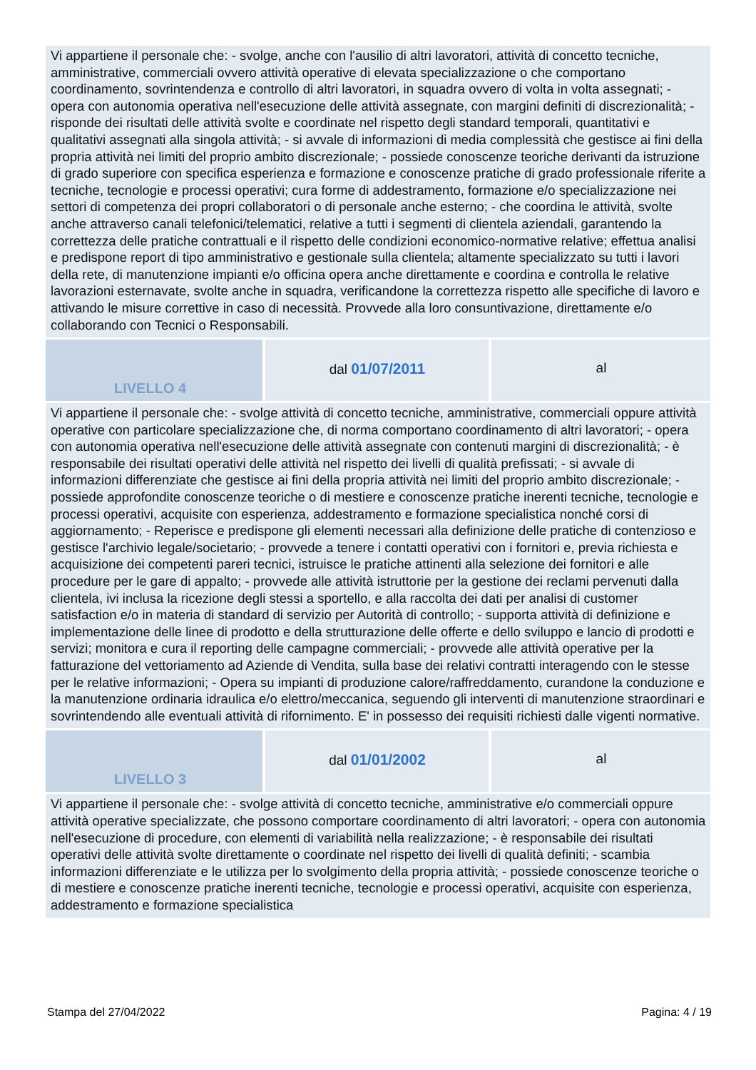| Vi appartiene il personale che: - svolge, anche con l'ausilio di altri lavoratori, attività di concetto tecniche, amministrative, commerciali ovvero attività operative di elevata specializzazione o che comportano coordinamento, sovrintendenza e controllo di altri lavoratori, in squadra ovvero di volta in volta assegnati; - opera con autonomia operativa nell'esecuzione delle attività assegnate, con margini definiti di discrezionalità; - risponde dei risultati delle attività svolte e coordinate nel rispetto degli standard temporali, quantitativi e qualitativi assegnati alla singola attività; - si avvale di informazioni di media complessità che gestisce ai fini della propria attività nei limiti del proprio ambito discrezionale; - possiede conoscenze teoriche derivanti da istruzione di grado superiore con specifica esperienza e formazione e conoscenze pratiche di grado professionale riferite a tecniche, tecnologie e processi operativi; cura forme di addestramento, formazione e/o specializzazione nei settori di competenza dei propri collaboratori o di personale anche esterno; - che coordina le attività, svolte anche attraverso canali telefonici/telematici, relative a tutti i segmenti di clientela aziendali, garantendo la correttezza delle pratiche contrattuali e il rispetto delle condizioni economico-normative relative; effettua analisi e predispone report di tipo amministrativo e gestionale sulla clientela; altamente specializzato su tutti i lavori della rete, di manutenzione impianti e/o officina opera anche direttamente e coordina e controlla le relative lavorazioni esternavate, svolte anche in squadra, verificandone la correttezza rispetto alle specifiche di lavoro e attivando le misure correttive in caso di necessità. Provvede alla loro consuntivazione, direttamente e/o collaborando con Tecnici o Responsabili. | | |
| LIVELLO 4 | dal 01/07/2011 | al |
| Vi appartiene il personale che: - svolge attività di concetto tecniche, amministrative, commerciali oppure attività operative con particolare specializzazione che, di norma comportano coordinamento di altri lavoratori; - opera con autonomia operativa nell'esecuzione delle attività assegnate con contenuti margini di discrezionalità; - è responsabile dei risultati operativi delle attività nel rispetto dei livelli di qualità prefissati; - si avvale di informazioni differenziate che gestisce ai fini della propria attività nei limiti del proprio ambito discrezionale; - possiede approfondite conoscenze teoriche o di mestiere e conoscenze pratiche inerenti tecniche, tecnologie e processi operativi, acquisite con esperienza, addestramento e formazione specialistica nonché corsi di aggiornamento; - Reperisce e predispone gli elementi necessari alla definizione delle pratiche di contenzioso e gestisce l'archivio legale/societario; - provvede a tenere i contatti operativi con i fornitori e, previa richiesta e acquisizione dei competenti pareri tecnici, istruisce le pratiche attinenti alla selezione dei fornitori e alle procedure per le gare di appalto; - provvede alle attività istruttorie per la gestione dei reclami pervenuti dalla clientela, ivi inclusa la ricezione degli stessi a sportello, e alla raccolta dei dati per analisi di customer satisfaction e/o in materia di standard di servizio per Autorità di controllo; - supporta attività di definizione e implementazione delle linee di prodotto e della strutturazione delle offerte e dello sviluppo e lancio di prodotti e servizi; monitora e cura il reporting delle campagne commerciali; - provvede alle attività operative per la fatturazione del vettoriamento ad Aziende di Vendita, sulla base dei relativi contratti interagendo con le stesse per le relative informazioni; - Opera su impianti di produzione calore/raffreddamento, curandone la conduzione e la manutenzione ordinaria idraulica e/o elettro/meccanica, seguendo gli interventi di manutenzione straordinari e sovrintendendo alle eventuali attività di rifornimento. E' in possesso dei requisiti richiesti dalle vigenti normative. | | |
| LIVELLO 3 | dal 01/01/2002 | al |
| Vi appartiene il personale che: - svolge attività di concetto tecniche, amministrative e/o commerciali oppure attività operative specializzate, che possono comportare coordinamento di altri lavoratori; - opera con autonomia nell'esecuzione di procedure, con elementi di variabilità nella realizzazione; - è responsabile dei risultati operativi delle attività svolte direttamente o coordinate nel rispetto dei livelli di qualità definiti; - scambia informazioni differenziate e le utilizza per lo svolgimento della propria attività; - possiede conoscenze teoriche o di mestiere e conoscenze pratiche inerenti tecniche, tecnologie e processi operativi, acquisite con esperienza, addestramento e formazione specialistica | | |
Stampa del 27/04/2022 Pagina: 4 / 19